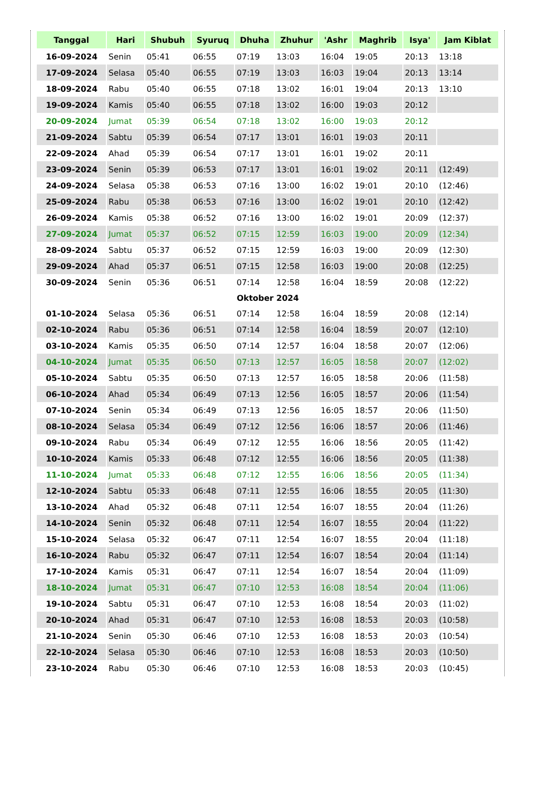| Tanggal | Hari | Shubuh | Syuruq | Dhuha | Zhuhur | 'Ashr | Maghrib | Isya' | Jam Kiblat |
| --- | --- | --- | --- | --- | --- | --- | --- | --- | --- |
| 16-09-2024 | Senin | 05:41 | 06:55 | 07:19 | 13:03 | 16:04 | 19:05 | 20:13 | 13:18 |
| 17-09-2024 | Selasa | 05:40 | 06:55 | 07:19 | 13:03 | 16:03 | 19:04 | 20:13 | 13:14 |
| 18-09-2024 | Rabu | 05:40 | 06:55 | 07:18 | 13:02 | 16:01 | 19:04 | 20:13 | 13:10 |
| 19-09-2024 | Kamis | 05:40 | 06:55 | 07:18 | 13:02 | 16:00 | 19:03 | 20:12 | |
| 20-09-2024 | Jumat | 05:39 | 06:54 | 07:18 | 13:02 | 16:00 | 19:03 | 20:12 | |
| 21-09-2024 | Sabtu | 05:39 | 06:54 | 07:17 | 13:01 | 16:01 | 19:03 | 20:11 | |
| 22-09-2024 | Ahad | 05:39 | 06:54 | 07:17 | 13:01 | 16:01 | 19:02 | 20:11 | |
| 23-09-2024 | Senin | 05:39 | 06:53 | 07:17 | 13:01 | 16:01 | 19:02 | 20:11 | (12:49) |
| 24-09-2024 | Selasa | 05:38 | 06:53 | 07:16 | 13:00 | 16:02 | 19:01 | 20:10 | (12:46) |
| 25-09-2024 | Rabu | 05:38 | 06:53 | 07:16 | 13:00 | 16:02 | 19:01 | 20:10 | (12:42) |
| 26-09-2024 | Kamis | 05:38 | 06:52 | 07:16 | 13:00 | 16:02 | 19:01 | 20:09 | (12:37) |
| 27-09-2024 | Jumat | 05:37 | 06:52 | 07:15 | 12:59 | 16:03 | 19:00 | 20:09 | (12:34) |
| 28-09-2024 | Sabtu | 05:37 | 06:52 | 07:15 | 12:59 | 16:03 | 19:00 | 20:09 | (12:30) |
| 29-09-2024 | Ahad | 05:37 | 06:51 | 07:15 | 12:58 | 16:03 | 19:00 | 20:08 | (12:25) |
| 30-09-2024 | Senin | 05:36 | 06:51 | 07:14 | 12:58 | 16:04 | 18:59 | 20:08 | (12:22) |
| Oktober 2024 | | | | | | | | | |
| 01-10-2024 | Selasa | 05:36 | 06:51 | 07:14 | 12:58 | 16:04 | 18:59 | 20:08 | (12:14) |
| 02-10-2024 | Rabu | 05:36 | 06:51 | 07:14 | 12:58 | 16:04 | 18:59 | 20:07 | (12:10) |
| 03-10-2024 | Kamis | 05:35 | 06:50 | 07:14 | 12:57 | 16:04 | 18:58 | 20:07 | (12:06) |
| 04-10-2024 | Jumat | 05:35 | 06:50 | 07:13 | 12:57 | 16:05 | 18:58 | 20:07 | (12:02) |
| 05-10-2024 | Sabtu | 05:35 | 06:50 | 07:13 | 12:57 | 16:05 | 18:58 | 20:06 | (11:58) |
| 06-10-2024 | Ahad | 05:34 | 06:49 | 07:13 | 12:56 | 16:05 | 18:57 | 20:06 | (11:54) |
| 07-10-2024 | Senin | 05:34 | 06:49 | 07:13 | 12:56 | 16:05 | 18:57 | 20:06 | (11:50) |
| 08-10-2024 | Selasa | 05:34 | 06:49 | 07:12 | 12:56 | 16:06 | 18:57 | 20:06 | (11:46) |
| 09-10-2024 | Rabu | 05:34 | 06:49 | 07:12 | 12:55 | 16:06 | 18:56 | 20:05 | (11:42) |
| 10-10-2024 | Kamis | 05:33 | 06:48 | 07:12 | 12:55 | 16:06 | 18:56 | 20:05 | (11:38) |
| 11-10-2024 | Jumat | 05:33 | 06:48 | 07:12 | 12:55 | 16:06 | 18:56 | 20:05 | (11:34) |
| 12-10-2024 | Sabtu | 05:33 | 06:48 | 07:11 | 12:55 | 16:06 | 18:55 | 20:05 | (11:30) |
| 13-10-2024 | Ahad | 05:32 | 06:48 | 07:11 | 12:54 | 16:07 | 18:55 | 20:04 | (11:26) |
| 14-10-2024 | Senin | 05:32 | 06:48 | 07:11 | 12:54 | 16:07 | 18:55 | 20:04 | (11:22) |
| 15-10-2024 | Selasa | 05:32 | 06:47 | 07:11 | 12:54 | 16:07 | 18:55 | 20:04 | (11:18) |
| 16-10-2024 | Rabu | 05:32 | 06:47 | 07:11 | 12:54 | 16:07 | 18:54 | 20:04 | (11:14) |
| 17-10-2024 | Kamis | 05:31 | 06:47 | 07:11 | 12:54 | 16:07 | 18:54 | 20:04 | (11:09) |
| 18-10-2024 | Jumat | 05:31 | 06:47 | 07:10 | 12:53 | 16:08 | 18:54 | 20:04 | (11:06) |
| 19-10-2024 | Sabtu | 05:31 | 06:47 | 07:10 | 12:53 | 16:08 | 18:54 | 20:03 | (11:02) |
| 20-10-2024 | Ahad | 05:31 | 06:47 | 07:10 | 12:53 | 16:08 | 18:53 | 20:03 | (10:58) |
| 21-10-2024 | Senin | 05:30 | 06:46 | 07:10 | 12:53 | 16:08 | 18:53 | 20:03 | (10:54) |
| 22-10-2024 | Selasa | 05:30 | 06:46 | 07:10 | 12:53 | 16:08 | 18:53 | 20:03 | (10:50) |
| 23-10-2024 | Rabu | 05:30 | 06:46 | 07:10 | 12:53 | 16:08 | 18:53 | 20:03 | (10:45) |